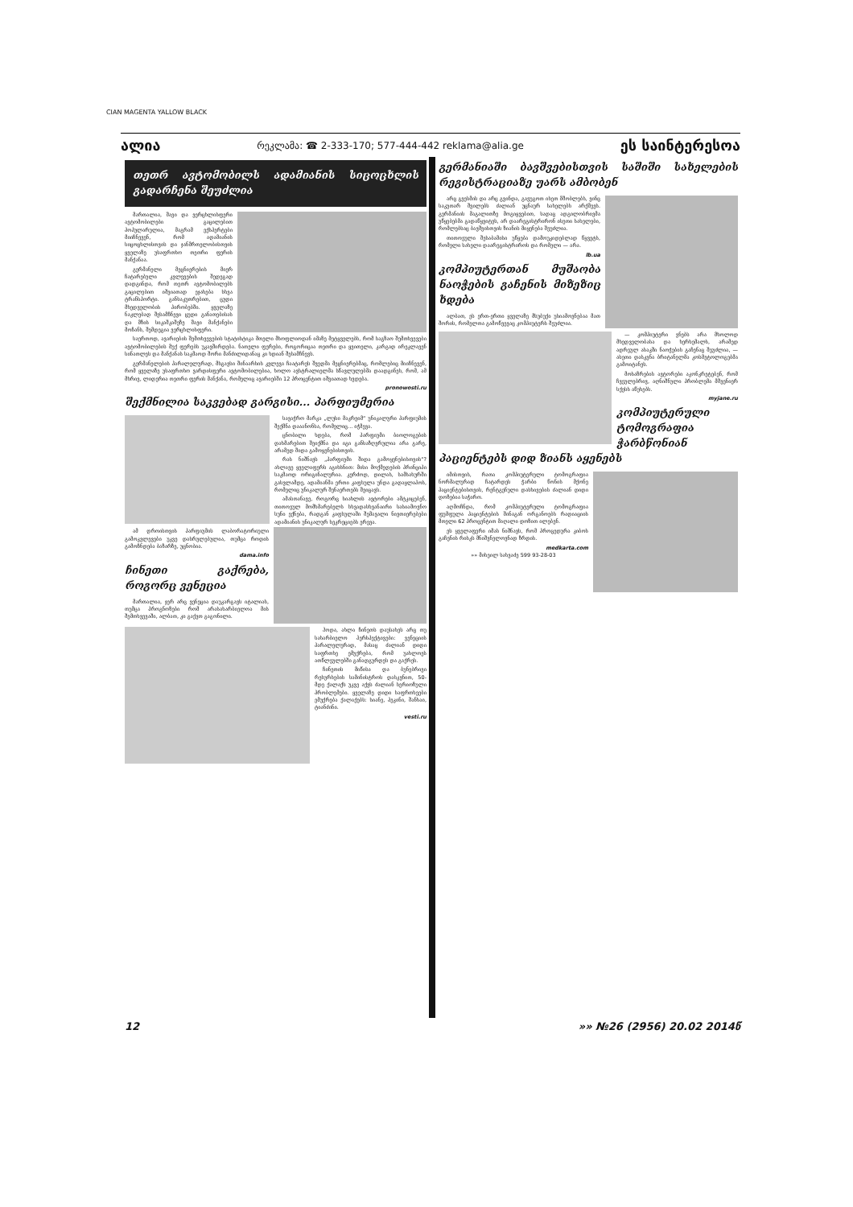CIAN MAGENTA YALLOW BLACK
ალია რეკლამა: ☎ 2-333-170; 577-444-442 reklama@alia.ge ეს საინტერესოა
თეთრ ავტომობილს ადამიანის სიცოცხლის გადარჩენა შეუძლია
მართალია, შავი და ვერცხლისფერი ავტომობილები გაცილებით პოპულარულია, მაგრამ ექსპერტები მიიჩნევენ, რომ ადამიანის სიცოცხლისთვის და ჯანმრთელობისთვის ყველაზე უსაფრთხო თეთრი ფერის მანქანაა.
გერმანელი მეცნიერების მიერ ჩატარებული კვლევების შედეგად დადგინდა, რომ თეთრ ავტომობილებს გაცილებით იშვიათად ეჯახება სხვა ტრანსპორტი. განსაკუთრებით, ცუდი მხედველობის პირობებში. ყველაზე ნაკლებად შესამჩნევი ცუდი განათებისას და მზის სიკაშკაშეზე შავი მანქანები მოჩანს, შემდეგია ვერცხლისფერი.
საერთოდ, ავარიების შემთხვევების სტატისტიკა მთელი მსოფლიოდან იმაზე მეტყველებს, რომ საგზაო შემთხვევები ავტომობილების მუქ ფერებს უკავშირდება. ნათელი ფერები, როგორიცაა თეთრი და ყვითელი, კარგად ირეკლავენ სინათლეს და მანქანას საკმაოდ შორი მანძილიდანაც კი ხდიან შესამჩნევს.
გერმანელების პარალელურად, მსგავსი შინაარსის კვლევა ჩაატარეს შვედმა მეცნიერებმაც, რომლებიც მიიჩნევენ, რომ ყველაზე უსაფრთხო ვარდისფერი ავტომობილებია, ხოლო ავსტრალიელმა სწავლულებმა დაადგინეს, რომ, ამ მხრივ, ლიდერია თეთრი ფერის მანქანა, რომელიც ავარიებში 12 პროცენტით იშვიათად ხვდება.
pronowosti.ru
შექმნილია საკვებად გარგისი... პარფიუმერია
სავაჭრო მარკა „ლუსი მაკრეიმ“ უნიკალური პარფიუმის შექმნა დააანონსა, რომელიც... იჭმევა.
ცნობილი ხდება, რომ პარფიუმი ბიოლოგების დახმარებით შეიქმნა და იგი განსაზღვრულია არა გარე, არამედ შიდა გამოყენებისთვის.
რას ნიშნავს „პარფიუმი შიდა გამოყენებისთვის“? ახლავე ყველაფერს აგიხსნით: მისი მოქმედების პრინციპი საკმაოდ ორიგინალურია. კერძოდ, დილას, სამსახურში გასვლამდე, ადამიანმა ერთი კაფსულა უნდა გადაყლაპოს, რომელიც უნიკალურ შენაერთებს შეიცავს.
ამასთანავე, როგორც სიახლის ავტორები ამტკიცებენ, თითოეულ მომხმარებელს სხვადასხვანაირი სასიამოვნო სუნი ექნება, რადგან კაფსულაში შემავალი ნივთიერებები ადამიანის უნიკალურ სეკრეციებს ერევა.
ამ დროისთვის პარფიუმის ლაბორატორიული გამოკვლევები უკვე დასრულებულია, თუმცა როდის გამოჩნდება ბაზარზე, უცნობია.
dama.info
ჩინეთი გაქრება, როგორც ვენეცია
მართალია, ჯერ არც ვენეცია დაუკარგავს იტალიას, თუმცა პროგნოზები რომ არასახარბიელოა მის შემთხვევაში, ალბათ, კი გაქვთ გაგონილი.
ჰოდა, ახლა ჩინეთს დაუსახეს არც თუ სახარბიელო პერსპექტივები: ვენეციის პარალელურად, მასაც ძალიან დიდი საფრთხე ემუქრება, რომ უახლოეს ათწლეულებში განადგურდეს და გაქრეს.
ჩინეთის მიწისა და ბუნებრივი რესურსების სამინისტროს დასკვნით, 50-მდე ქალაქს უკვე აქვს ძალიან სერიოზული პრობლემები. ყველაზე დიდი საფრთხეები ემუქრება ქალაქებს: სიანე, პეკინი, შანხაი, ტიანძინი.
vesti.ru
გერმანიაში ბავშვებისთვის საშიში სახელების რეგისტრაციაზე უარს ამბობენ
არც გვესმის და არც გვინდა, გავუგოთ ისეთ მშობლებს, ვინც საკუთარ შვილებს ძალიან უცნაურ სახელებს არქმევს. გერმანიის მაგალითზე მოგიყვებით, სადაც ადგილობრივმა უწყებებმა გადაწყვიტეს, არ დაარეგისტრირონ ისეთი სახელები, რომლებსაც ბავშვისთვის ზიანის მიყენება შეუძლია.
თითოეული შესაბამისი უწყება დამოუკიდებლად წყვეტს, რომელი სახელი დაარეგისტრიროს და რომელი — არა.
lb.ua
კომპიუტერთან მუშაობა ნაოჭების გაჩენის მიზეზიც ხდება
ალბათ, ეს ერთ-ერთი ყველაზე მსუბუქი უსიამოვნებაა მათ შორის, რომელთა გამოწვევაც კომპიუტერს შეუძლია.
— კომპიუტერი ვნებს არა მხოლოდ მხედველობასა და ხერხემალს, არამედ ადრეულ ასაკში ნაოჭების გაჩენაც შეუძლია, — ასეთი დასკვნა ბრიტანელმა კოსმეტოლოგებმა გამოიტანეს.
მოსაზრების ავტორები აკონკრეტებენ, რომ ჩვეულებრივ, აღნიშნული პრობლემა მშვენიერ სქესს აწუხებს.
myjane.ru
კომპიუტერული ტომოგრაფია ჭარბწონიან პაციენტებს დიდ ზიანს აყენებს
იმისთვის, რათა კომპიუტერული ტომოგრაფია ნორმალურად ჩატარდეს ჭარბი წონის მქონე პაციენტებისთვის, რენტგენული დასხივების ძალიან დიდი დოზებია საჭირო.
აღმოჩნდა, რომ კომპიუტერული ტომოგრაფია ფუმფულა პაციენტების შინაგან ორგანოებს რადიაციის მთელი 62 პროცენტით მაღალი დოზით ილებენ.
ეს ყველაფერი იმას ნიშნავს, რომ პროცედურა კიბოს გაჩენის რისკს მნიშვნელოვნად ზრდის.
medkarta.com
»» მიხეილ სახვაძე 599 93-28-03
12 »» №26 (2956) 20.02 2014წ